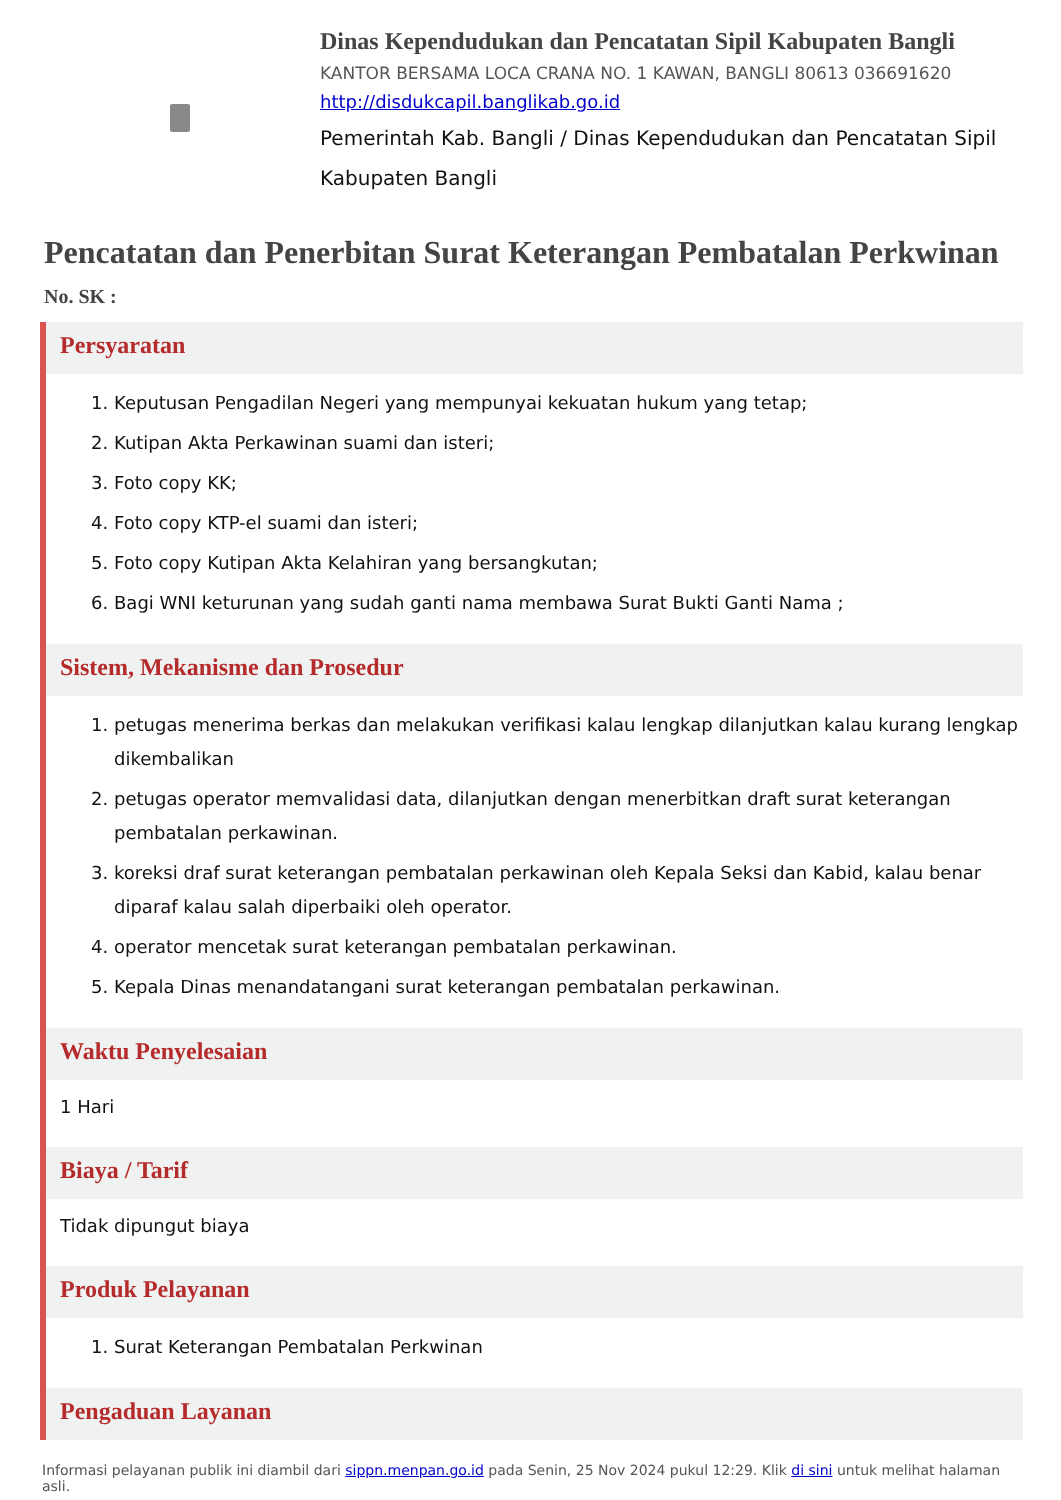Dinas Kependudukan dan Pencatatan Sipil Kabupaten Bangli
KANTOR BERSAMA LOCA CRANA NO. 1 KAWAN, BANGLI 80613 036691620
http://disdukcapil.banglikab.go.id
Pemerintah Kab. Bangli / Dinas Kependudukan dan Pencatatan Sipil Kabupaten Bangli
Pencatatan dan Penerbitan Surat Keterangan Pembatalan Perkwinan
No. SK :
Persyaratan
1. Keputusan Pengadilan Negeri yang mempunyai kekuatan hukum yang tetap;
2. Kutipan Akta Perkawinan suami dan isteri;
3. Foto copy KK;
4. Foto copy KTP-el suami dan isteri;
5. Foto copy Kutipan Akta Kelahiran yang bersangkutan;
6. Bagi WNI keturunan yang sudah ganti nama membawa Surat Bukti Ganti Nama ;
Sistem, Mekanisme dan Prosedur
1. petugas menerima berkas dan melakukan verifikasi kalau lengkap dilanjutkan kalau kurang lengkap dikembalikan
2. petugas operator memvalidasi data, dilanjutkan dengan menerbitkan draft surat keterangan pembatalan perkawinan.
3. koreksi draf surat keterangan pembatalan perkawinan oleh Kepala Seksi dan Kabid, kalau benar diparaf kalau salah diperbaiki oleh operator.
4. operator mencetak surat keterangan pembatalan perkawinan.
5. Kepala Dinas menandatangani surat keterangan pembatalan perkawinan.
Waktu Penyelesaian
1 Hari
Biaya / Tarif
Tidak dipungut biaya
Produk Pelayanan
1. Surat Keterangan Pembatalan Perkwinan
Pengaduan Layanan
Informasi pelayanan publik ini diambil dari sippn.menpan.go.id pada Senin, 25 Nov 2024 pukul 12:29. Klik di sini untuk melihat halaman asli.